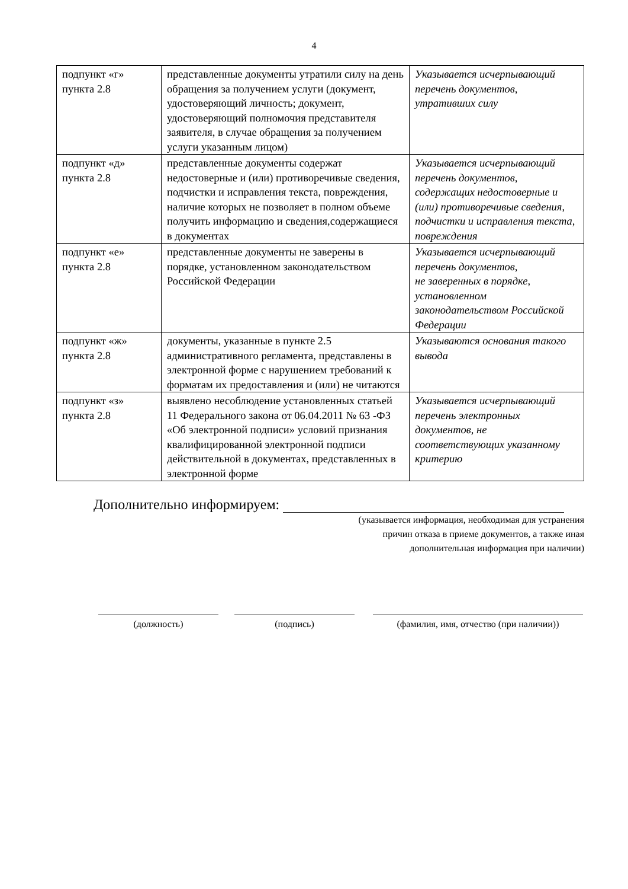4
| подпункт «г» пункта 2.8 | представленные документы утратили силу на день обращения за получением услуги (документ, удостоверяющий личность; документ, удостоверяющий полномочия представителя заявителя, в случае обращения за получением услуги указанным лицом) | Указывается исчерпывающий перечень документов, утративших силу |
| подпункт «д» пункта 2.8 | представленные документы содержат недостоверные и (или) противоречивые сведения, подчистки и исправления текста, повреждения, наличие которых не позволяет в полном объеме получить информацию и сведения,содержащиеся в документах | Указывается исчерпывающий перечень документов, содержащих недостоверные и (или) противоречивые сведения, подчистки и исправления текста, повреждения |
| подпункт «е» пункта 2.8 | представленные документы не заверены в порядке, установленном законодательством Российской Федерации | Указывается исчерпывающий перечень документов, не заверенных в порядке, установленном законодательством Российской Федерации |
| подпункт «ж» пункта 2.8 | документы, указанные в пункте 2.5 административного регламента, представлены в электронной форме с нарушением требований к форматам их предоставления и (или) не читаются | Указываются основания такого вывода |
| подпункт «з» пункта 2.8 | выявлено несоблюдение установленных статьей 11 Федерального закона от 06.04.2011 № 63 -ФЗ «Об электронной подписи» условий признания квалифицированной электронной подписи действительной в документах, представленных в электронной форме | Указывается исчерпывающий перечень электронных документов, не соответствующих указанному критерию |
Дополнительно информируем:
(указывается информация, необходимая для устранения
причин отказа в приеме документов, а также иная
дополнительная информация при наличии)
(должность) (подпись) (фамилия, имя, отчество (при наличии))